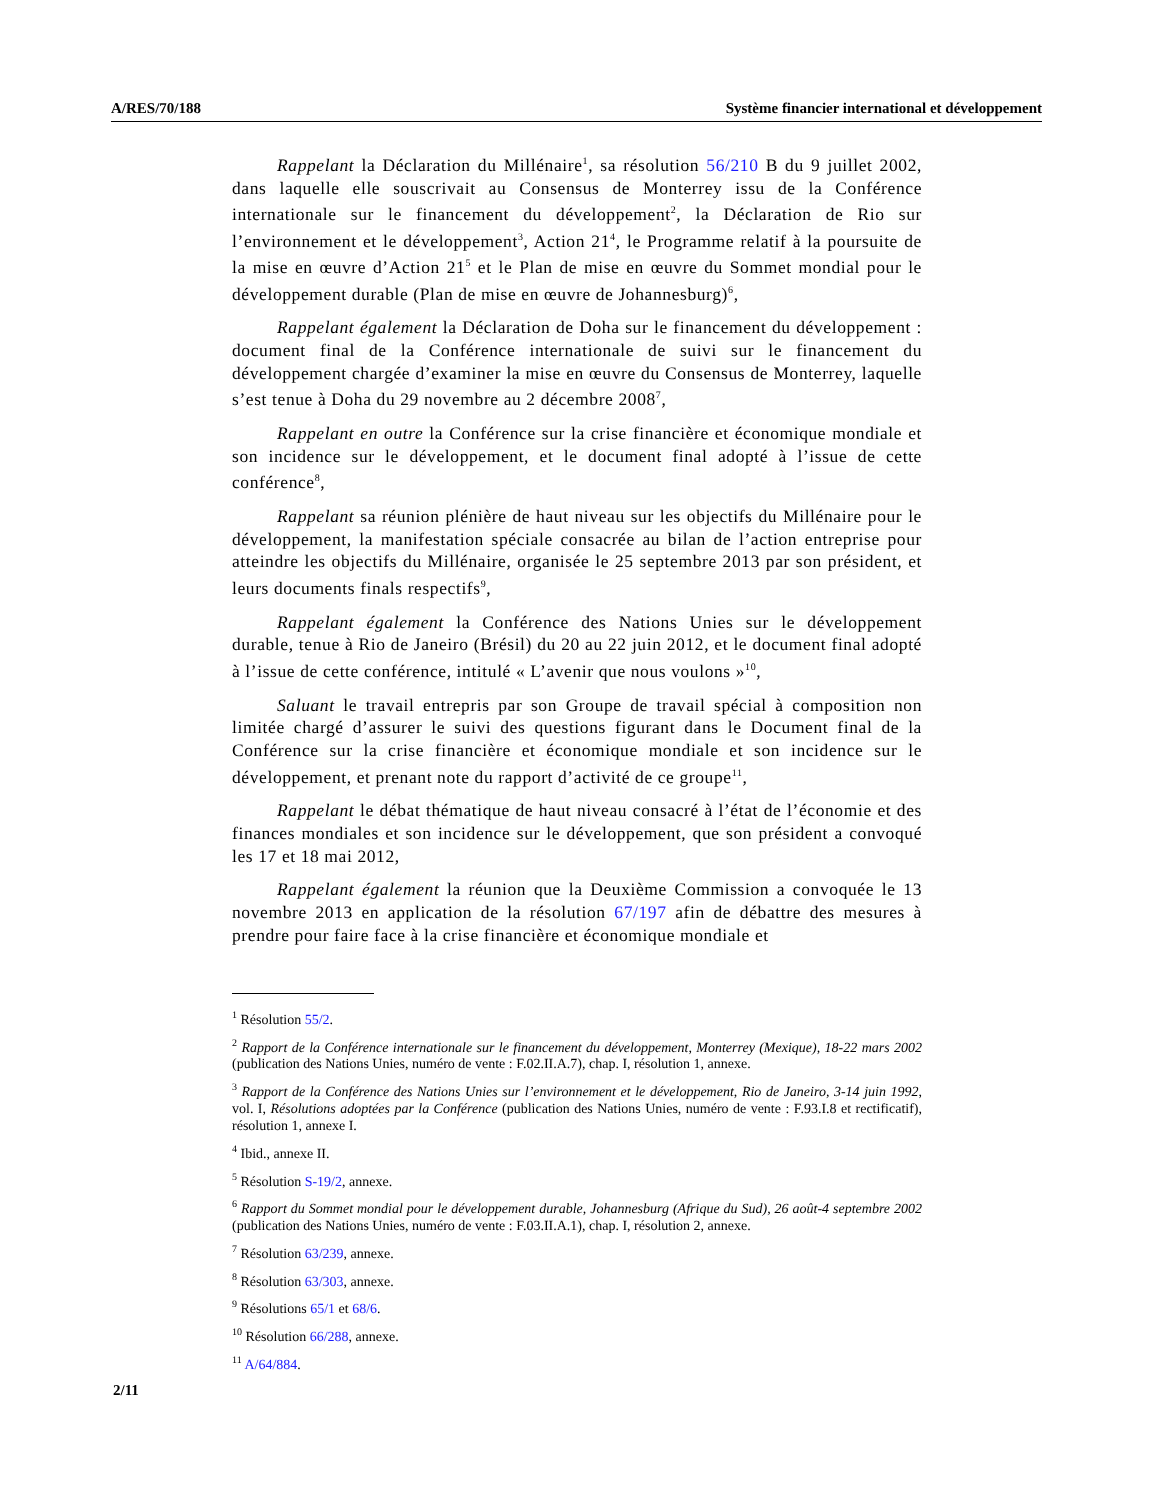A/RES/70/188 Système financier international et développement
Rappelant la Déclaration du Millénaire<sup>1</sup>, sa résolution 56/210 B du 9 juillet 2002, dans laquelle elle souscrivait au Consensus de Monterrey issu de la Conférence internationale sur le financement du développement<sup>2</sup>, la Déclaration de Rio sur l’environnement et le développement<sup>3</sup>, Action 21<sup>4</sup>, le Programme relatif à la poursuite de la mise en œuvre d’Action 21<sup>5</sup> et le Plan de mise en œuvre du Sommet mondial pour le développement durable (Plan de mise en œuvre de Johannesburg)<sup>6</sup>,
Rappelant également la Déclaration de Doha sur le financement du développement : document final de la Conférence internationale de suivi sur le financement du développement chargée d’examiner la mise en œuvre du Consensus de Monterrey, laquelle s’est tenue à Doha du 29 novembre au 2 décembre 2008<sup>7</sup>,
Rappelant en outre la Conférence sur la crise financière et économique mondiale et son incidence sur le développement, et le document final adopté à l’issue de cette conférence<sup>8</sup>,
Rappelant sa réunion plénière de haut niveau sur les objectifs du Millénaire pour le développement, la manifestation spéciale consacrée au bilan de l’action entreprise pour atteindre les objectifs du Millénaire, organisée le 25 septembre 2013 par son président, et leurs documents finals respectifs<sup>9</sup>,
Rappelant également la Conférence des Nations Unies sur le développement durable, tenue à Rio de Janeiro (Brésil) du 20 au 22 juin 2012, et le document final adopté à l’issue de cette conférence, intitulé « L’avenir que nous voulons »<sup>10</sup>,
Saluant le travail entrepris par son Groupe de travail spécial à composition non limitée chargé d’assurer le suivi des questions figurant dans le Document final de la Conférence sur la crise financière et économique mondiale et son incidence sur le développement, et prenant note du rapport d’activité de ce groupe<sup>11</sup>,
Rappelant le débat thématique de haut niveau consacré à l’état de l’économie et des finances mondiales et son incidence sur le développement, que son président a convoqué les 17 et 18 mai 2012,
Rappelant également la réunion que la Deuxième Commission a convoquée le 13 novembre 2013 en application de la résolution 67/197 afin de débattre des mesures à prendre pour faire face à la crise financière et économique mondiale et
<sup>1</sup> Résolution 55/2.
<sup>2</sup> Rapport de la Conférence internationale sur le financement du développement, Monterrey (Mexique), 18-22 mars 2002 (publication des Nations Unies, numéro de vente : F.02.II.A.7), chap. I, résolution 1, annexe.
<sup>3</sup> Rapport de la Conférence des Nations Unies sur l’environnement et le développement, Rio de Janeiro, 3-14 juin 1992, vol. I, Résolutions adoptées par la Conférence (publication des Nations Unies, numéro de vente : F.93.I.8 et rectificatif), résolution 1, annexe I.
<sup>4</sup> Ibid., annexe II.
<sup>5</sup> Résolution S-19/2, annexe.
<sup>6</sup> Rapport du Sommet mondial pour le développement durable, Johannesburg (Afrique du Sud), 26 août-4 septembre 2002 (publication des Nations Unies, numéro de vente : F.03.II.A.1), chap. I, résolution 2, annexe.
<sup>7</sup> Résolution 63/239, annexe.
<sup>8</sup> Résolution 63/303, annexe.
<sup>9</sup> Résolutions 65/1 et 68/6.
<sup>10</sup> Résolution 66/288, annexe.
<sup>11</sup> A/64/884.
2/11